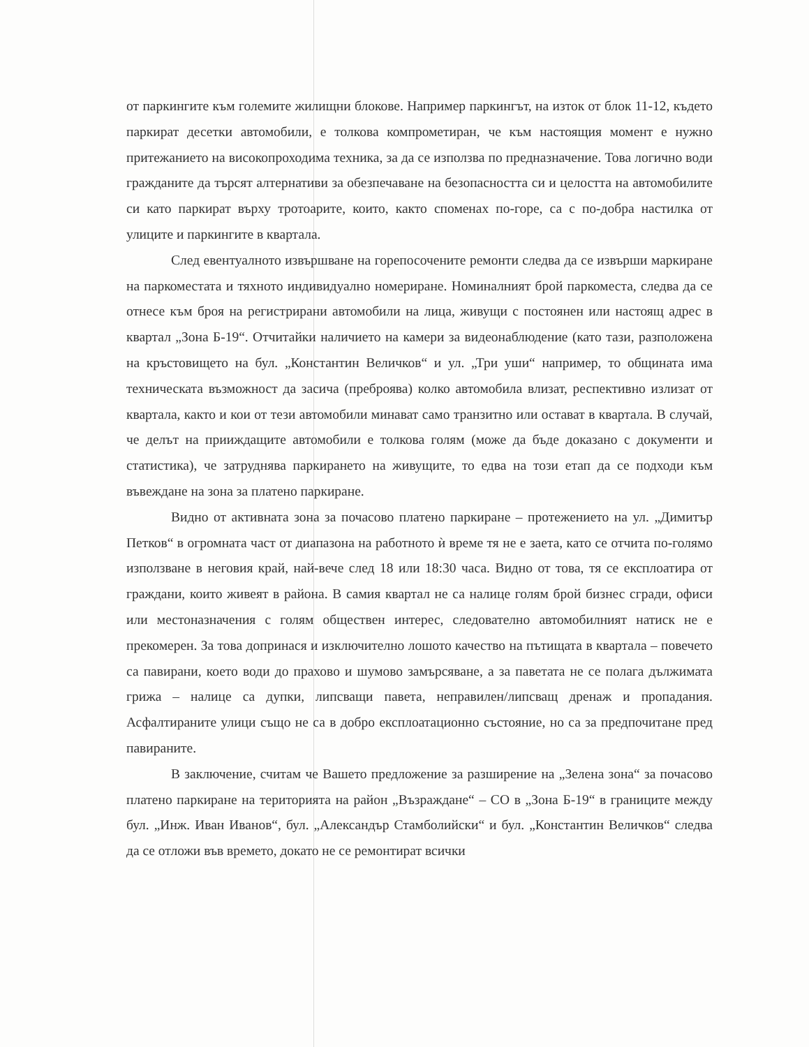от паркингите към големите жилищни блокове. Например паркингът, на изток от блок 11-12, където паркират десетки автомобили, е толкова компрометиран, че към настоящия момент е нужно притежанието на високопроходима техника, за да се използва по предназначение. Това логично води гражданите да търсят алтернативи за обезпечаване на безопасността си и целостта на автомобилите си като паркират върху тротоарите, които, както споменах по-горе, са с по-добра настилка от улиците и паркингите в квартала.
След евентуалното извършване на горепосочените ремонти следва да се извърши маркиране на паркоместата и тяхното индивидуално номериране. Номиналният брой паркоместа, следва да се отнесе към броя на регистрирани автомобили на лица, живущи с постоянен или настоящ адрес в квартал „Зона Б-19“. Отчитайки наличието на камери за видеонаблюдение (като тази, разположена на кръстовището на бул. „Константин Величков“ и ул. „Три уши“ например, то общината има техническата възможност да засича (преброява) колко автомобила влизат, респективно излизат от квартала, както и кои от тези автомобили минават само транзитно или остават в квартала. В случай, че делът на прииждащите автомобили е толкова голям (може да бъде доказано с документи и статистика), че затруднява паркирането на живущите, то едва на този етап да се подходи към въвеждане на зона за платено паркиране.
Видно от активната зона за почасово платено паркиране – протежението на ул. „Димитър Петков“ в огромната част от диапазона на работното ѝ време тя не е заета, като се отчита по-голямо използване в неговия край, най-вече след 18 или 18:30 часа. Видно от това, тя се експлоатира от граждани, които живеят в района. В самия квартал не са налице голям брой бизнес сгради, офиси или местоназначения с голям обществен интерес, следователно автомобилният натиск не е прекомерен. За това допринася и изключително лошото качество на пътищата в квартала – повечето са павирани, което води до прахово и шумово замърсяване, а за паветата не се полага дължимата грижа – налице са дупки, липсващи павета, неправилен/липсващ дренаж и пропадания. Асфалтираните улици също не са в добро експлоатационно състояние, но са за предпочитане пред павираните.
В заключение, считам че Вашето предложение за разширение на „Зелена зона“ за почасово платено паркиране на територията на район „Възраждане“ – СО в „Зона Б-19“ в границите между бул. „Инж. Иван Иванов“, бул. „Александър Стамболийски“ и бул. „Константин Величков“ следва да се отложи във времето, докато не се ремонтират всички